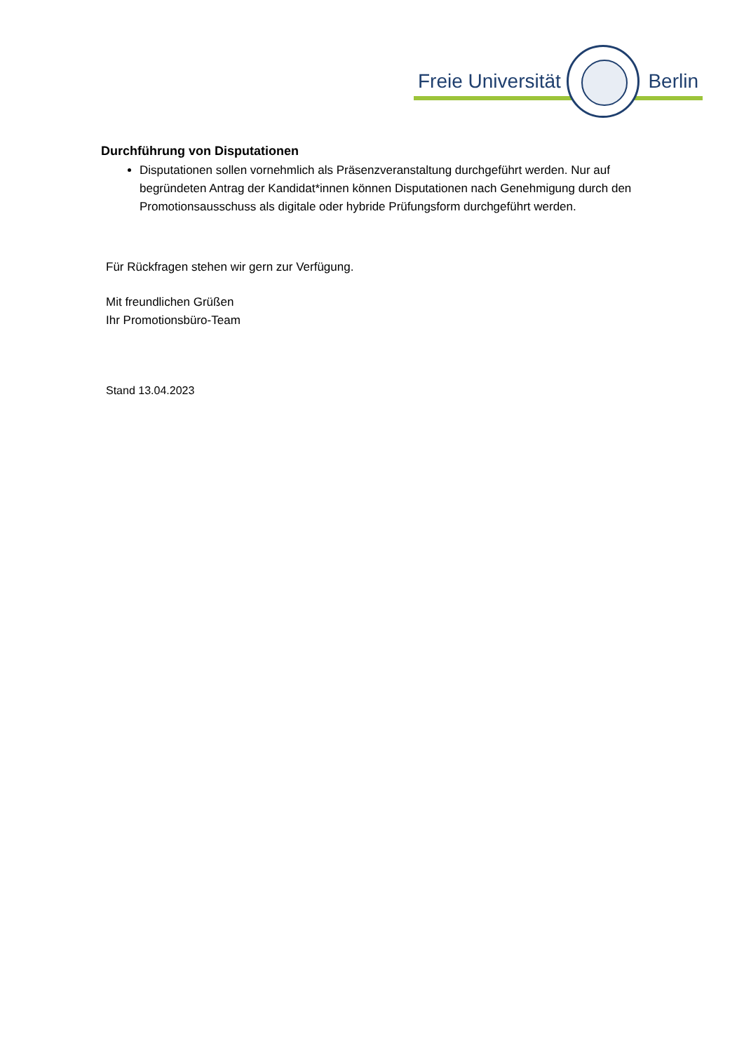Freie Universität Berlin
Durchführung von Disputationen
Disputationen sollen vornehmlich als Präsenzveranstaltung durchgeführt werden. Nur auf begründeten Antrag der Kandidat*innen können Disputationen nach Genehmigung durch den Promotionsausschuss als digitale oder hybride Prüfungsform durchgeführt werden.
Für Rückfragen stehen wir gern zur Verfügung.
Mit freundlichen Grüßen
Ihr Promotionsbüro-Team
Stand 13.04.2023